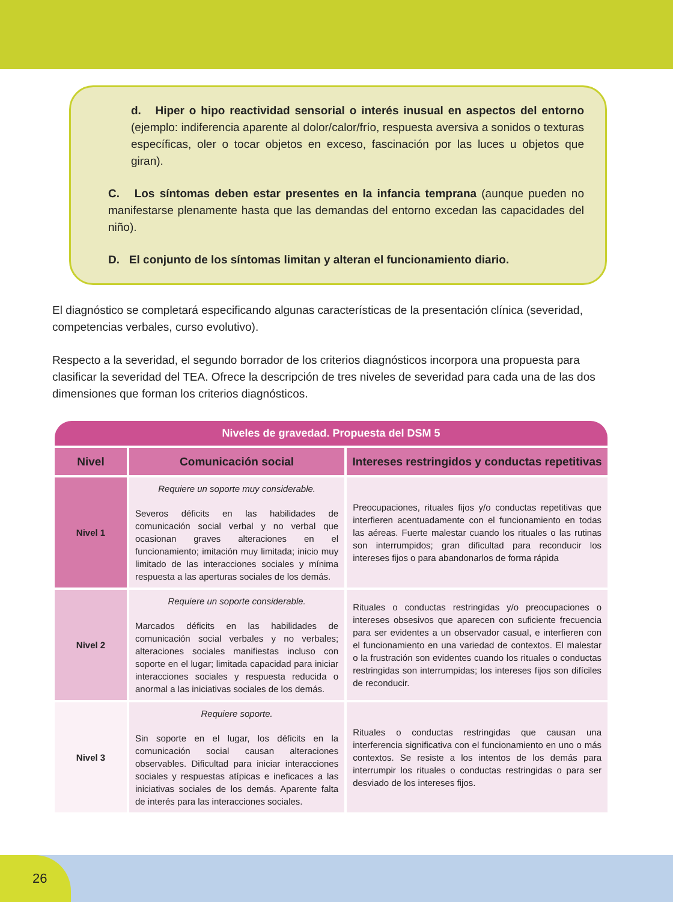d. Hiper o hipo reactividad sensorial o interés inusual en aspectos del entorno (ejemplo: indiferencia aparente al dolor/calor/frío, respuesta aversiva a sonidos o texturas específicas, oler o tocar objetos en exceso, fascinación por las luces u objetos que giran).
C. Los síntomas deben estar presentes en la infancia temprana (aunque pueden no manifestarse plenamente hasta que las demandas del entorno excedan las capacidades del niño).
D. El conjunto de los síntomas limitan y alteran el funcionamiento diario.
El diagnóstico se completará especificando algunas características de la presentación clínica (severidad, competencias verbales, curso evolutivo).
Respecto a la severidad, el segundo borrador de los criterios diagnósticos incorpora una propuesta para clasificar la severidad del TEA. Ofrece la descripción de tres niveles de severidad para cada una de las dos dimensiones que forman los criterios diagnósticos.
| Niveles de gravedad. Propuesta del DSM 5 | | |
| Nivel | Comunicación social | Intereses restringidos y conductas repetitivas |
| Nivel 1 | Requiere un soporte muy considerable. Severos déficits en las habilidades de comunicación social verbal y no verbal que ocasionan graves alteraciones en el funcionamiento; imitación muy limitada; inicio muy limitado de las interacciones sociales y mínima respuesta a las aperturas sociales de los demás. | Preocupaciones, rituales fijos y/o conductas repetitivas que interfieren acentuadamente con el funcionamiento en todas las aéreas. Fuerte malestar cuando los rituales o las rutinas son interrumpidos; gran dificultad para reconducir los intereses fijos o para abandonarlos de forma rápida |
| Nivel 2 | Requiere un soporte considerable. Marcados déficits en las habilidades de comunicación social verbales y no verbales; alteraciones sociales manifiestas incluso con soporte en el lugar; limitada capacidad para iniciar interacciones sociales y respuesta reducida o anormal a las iniciativas sociales de los demás. | Rituales o conductas restringidas y/o preocupaciones o intereses obsesivos que aparecen con suficiente frecuencia para ser evidentes a un observador casual, e interfieren con el funcionamiento en una variedad de contextos. El malestar o la frustración son evidentes cuando los rituales o conductas restringidas son interrumpidas; los intereses fijos son difíciles de reconducir. |
| Nivel 3 | Requiere soporte. Sin soporte en el lugar, los déficits en la comunicación social causan alteraciones observables. Dificultad para iniciar interacciones sociales y respuestas atípicas e ineficaces a las iniciativas sociales de los demás. Aparente falta de interés para las interacciones sociales. | Rituales o conductas restringidas que causan una interferencia significativa con el funcionamiento en uno o más contextos. Se resiste a los intentos de los demás para interrumpir los rituales o conductas restringidas o para ser desviado de los intereses fijos. |
26